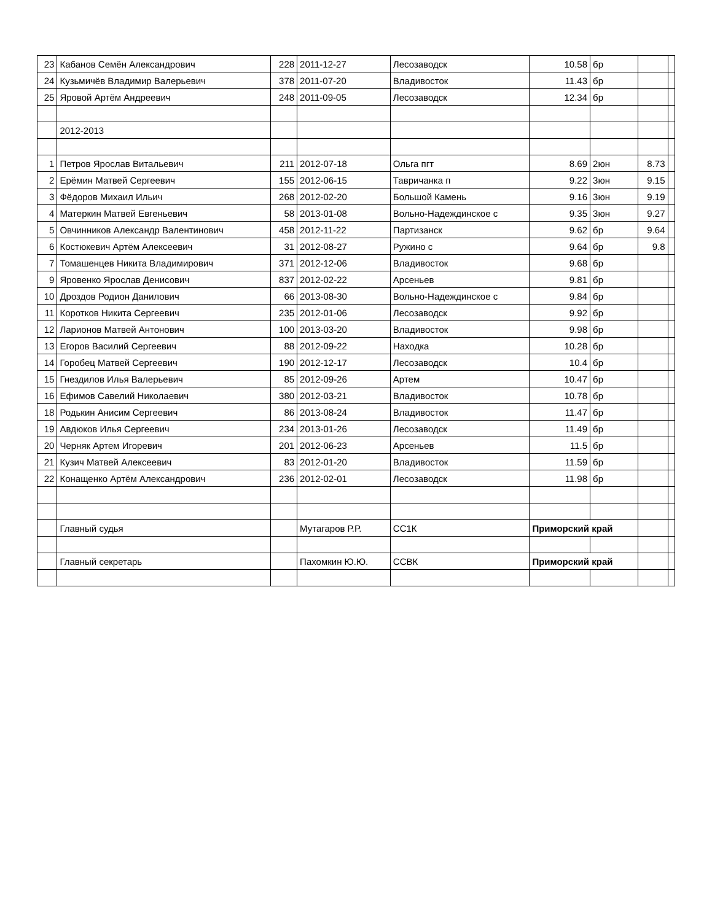| 23 | Кабанов Семён Александрович | 228 | 2011-12-27 | Лесозаводск | 10.58 | бр | | |
| 24 | Кузьмичёв Владимир Валерьевич | 378 | 2011-07-20 | Владивосток | 11.43 | бр | | |
| 25 | Яровой Артём Андреевич | 248 | 2011-09-05 | Лесозаводск | 12.34 | бр | | |
| | 2012-2013 | | | | | | | |
| 1 | Петров Ярослав Витальевич | 211 | 2012-07-18 | Ольга пгт | 8.69 | 2юн | 8.73 | |
| 2 | Ерёмин Матвей Сергеевич | 155 | 2012-06-15 | Тавричанка п | 9.22 | 3юн | 9.15 | |
| 3 | Фёдоров Михаил Ильич | 268 | 2012-02-20 | Большой Камень | 9.16 | 3юн | 9.19 | |
| 4 | Матеркин Матвей Евгеньевич | 58 | 2013-01-08 | Вольно-Надеждинское с | 9.35 | 3юн | 9.27 | |
| 5 | Овчинников Александр Валентинович | 458 | 2012-11-22 | Партизанск | 9.62 | бр | 9.64 | |
| 6 | Костюкевич Артём Алексеевич | 31 | 2012-08-27 | Ружино с | 9.64 | бр | 9.8 | |
| 7 | Томашенцев Никита Владимирович | 371 | 2012-12-06 | Владивосток | 9.68 | бр | | |
| 9 | Яровенко Ярослав Денисович | 837 | 2012-02-22 | Арсеньев | 9.81 | бр | | |
| 10 | Дроздов Родион Данилович | 66 | 2013-08-30 | Вольно-Надеждинское с | 9.84 | бр | | |
| 11 | Коротков Никита Сергеевич | 235 | 2012-01-06 | Лесозаводск | 9.92 | бр | | |
| 12 | Ларионов Матвей Антонович | 100 | 2013-03-20 | Владивосток | 9.98 | бр | | |
| 13 | Егоров Василий Сергеевич | 88 | 2012-09-22 | Находка | 10.28 | бр | | |
| 14 | Горобец Матвей Сергеевич | 190 | 2012-12-17 | Лесозаводск | 10.4 | бр | | |
| 15 | Гнездилов Илья Валерьевич | 85 | 2012-09-26 | Артем | 10.47 | бр | | |
| 16 | Ефимов Савелий Николаевич | 380 | 2012-03-21 | Владивосток | 10.78 | бр | | |
| 18 | Родькин Анисим Сергеевич | 86 | 2013-08-24 | Владивосток | 11.47 | бр | | |
| 19 | Авдюков Илья Сергеевич | 234 | 2013-01-26 | Лесозаводск | 11.49 | бр | | |
| 20 | Черняк Артем Игоревич | 201 | 2012-06-23 | Арсеньев | 11.5 | бр | | |
| 21 | Кузич Матвей Алексеевич | 83 | 2012-01-20 | Владивосток | 11.59 | бр | | |
| 22 | Конащенко Артём Александрович | 236 | 2012-02-01 | Лесозаводск | 11.98 | бр | | |
| | Главный судья | | Мутагаров Р.Р. | СС1К | Приморский край | | | |
| | Главный секретарь | | Пахомкин Ю.Ю. | ССВК | Приморский край | | | |